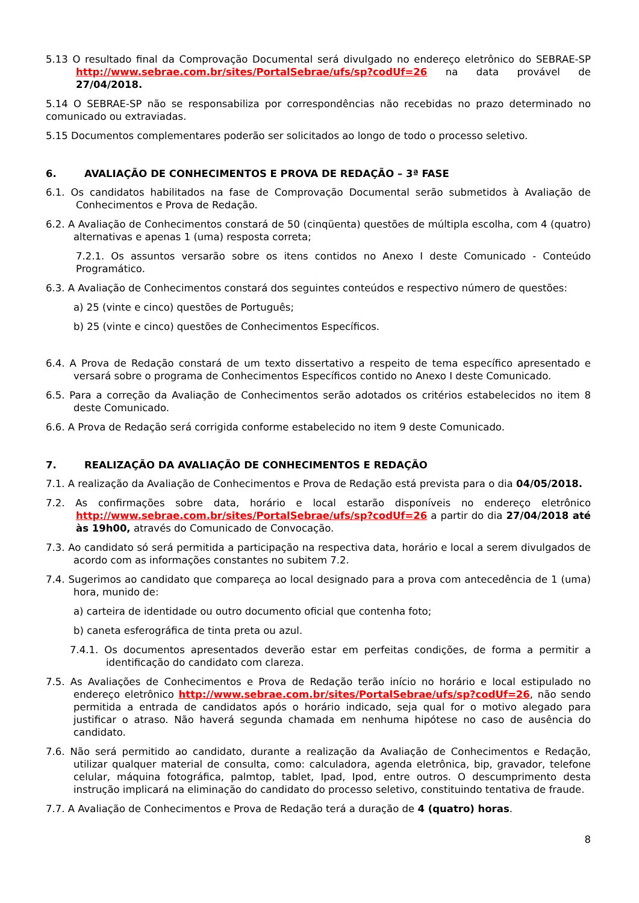5.13 O resultado final da Comprovação Documental será divulgado no endereço eletrônico do SEBRAE-SP http://www.sebrae.com.br/sites/PortalSebrae/ufs/sp?codUf=26 na data provável de 27/04/2018.
5.14 O SEBRAE-SP não se responsabiliza por correspondências não recebidas no prazo determinado no comunicado ou extraviadas.
5.15 Documentos complementares poderão ser solicitados ao longo de todo o processo seletivo.
6. AVALIAÇÃO DE CONHECIMENTOS E PROVA DE REDAÇÃO – 3ª FASE
6.1. Os candidatos habilitados na fase de Comprovação Documental serão submetidos à Avaliação de Conhecimentos e Prova de Redação.
6.2. A Avaliação de Conhecimentos constará de 50 (cinqüenta) questões de múltipla escolha, com 4 (quatro) alternativas e apenas 1 (uma) resposta correta;
7.2.1. Os assuntos versarão sobre os itens contidos no Anexo I deste Comunicado - Conteúdo Programático.
6.3. A Avaliação de Conhecimentos constará dos seguintes conteúdos e respectivo número de questões:
a) 25 (vinte e cinco) questões de Português;
b) 25 (vinte e cinco) questões de Conhecimentos Específicos.
6.4. A Prova de Redação constará de um texto dissertativo a respeito de tema específico apresentado e versará sobre o programa de Conhecimentos Específicos contido no Anexo I deste Comunicado.
6.5. Para a correção da Avaliação de Conhecimentos serão adotados os critérios estabelecidos no item 8 deste Comunicado.
6.6. A Prova de Redação será corrigida conforme estabelecido no item 9 deste Comunicado.
7. REALIZAÇÃO DA AVALIAÇÃO DE CONHECIMENTOS E REDAÇÃO
7.1. A realização da Avaliação de Conhecimentos e Prova de Redação está prevista para o dia 04/05/2018.
7.2. As confirmações sobre data, horário e local estarão disponíveis no endereço eletrônico http://www.sebrae.com.br/sites/PortalSebrae/ufs/sp?codUf=26 a partir do dia 27/04/2018 até às 19h00, através do Comunicado de Convocação.
7.3. Ao candidato só será permitida a participação na respectiva data, horário e local a serem divulgados de acordo com as informações constantes no subitem 7.2.
7.4. Sugerimos ao candidato que compareça ao local designado para a prova com antecedência de 1 (uma) hora, munido de:
a) carteira de identidade ou outro documento oficial que contenha foto;
b) caneta esferográfica de tinta preta ou azul.
7.4.1. Os documentos apresentados deverão estar em perfeitas condições, de forma a permitir a identificação do candidato com clareza.
7.5. As Avaliações de Conhecimentos e Prova de Redação terão início no horário e local estipulado no endereço eletrônico http://www.sebrae.com.br/sites/PortalSebrae/ufs/sp?codUf=26, não sendo permitida a entrada de candidatos após o horário indicado, seja qual for o motivo alegado para justificar o atraso. Não haverá segunda chamada em nenhuma hipótese no caso de ausência do candidato.
7.6. Não será permitido ao candidato, durante a realização da Avaliação de Conhecimentos e Redação, utilizar qualquer material de consulta, como: calculadora, agenda eletrônica, bip, gravador, telefone celular, máquina fotográfica, palmtop, tablet, Ipad, Ipod, entre outros. O descumprimento desta instrução implicará na eliminação do candidato do processo seletivo, constituindo tentativa de fraude.
7.7. A Avaliação de Conhecimentos e Prova de Redação terá a duração de 4 (quatro) horas.
8